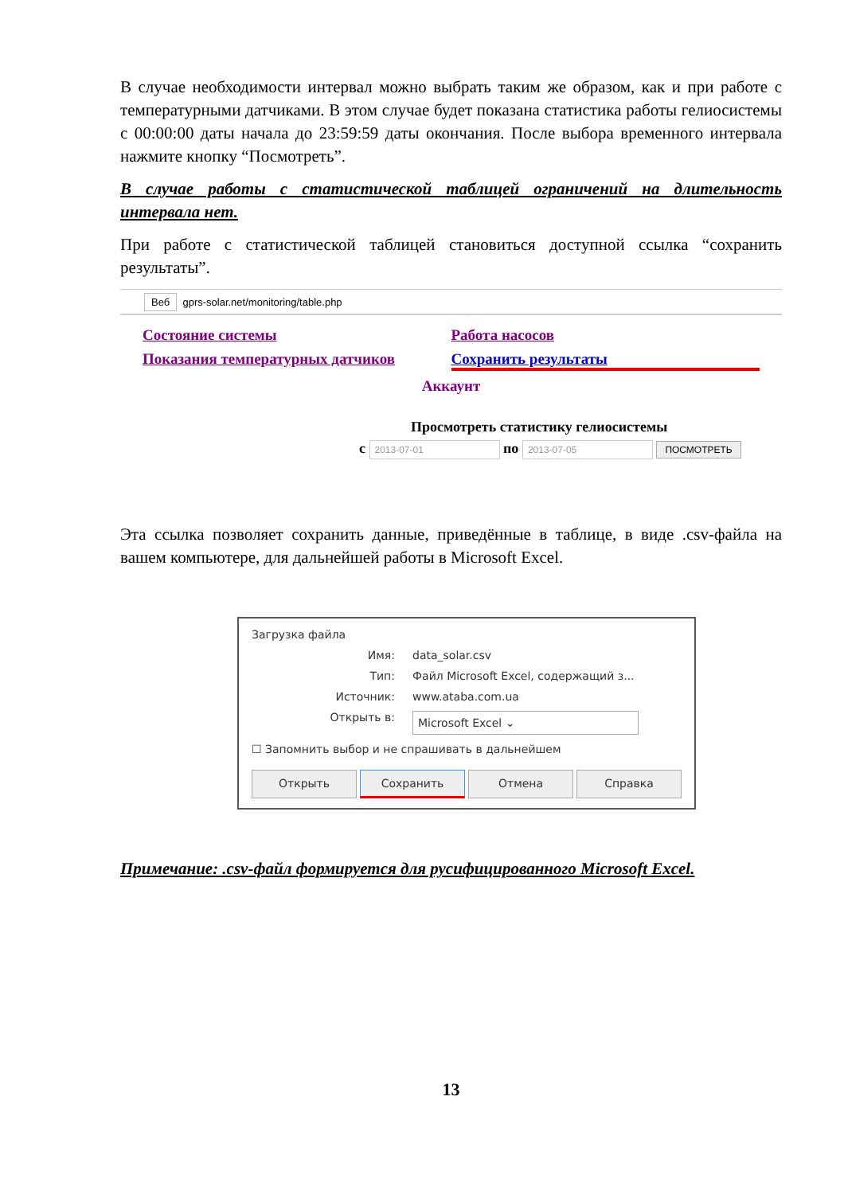В случае необходимости интервал можно выбрать таким же образом, как и при работе с температурными датчиками. В этом случае будет показана статистика работы гелиосистемы с 00:00:00 даты начала до 23:59:59 даты окончания. После выбора временного интервала нажмите кнопку “Посмотреть”.
В случае работы с статистической таблицей ограничений на длительность интервала нет.
При работе с статистической таблицей становиться доступной ссылка “сохранить результаты”.
Веб gprs-solar.net/monitoring/table.php
Состояние системы Работа насосов Показания температурных датчиков Сохранить результаты
Аккаунт
Просмотреть статистику гелиосистемы
с 2013-07-01 по 2013-07-05 ПОСМОТРЕТЬ
Эта ссылка позволяет сохранить данные, приведённые в таблице, в виде .csv-файла на вашем компьютере, для дальнейшей работы в Microsoft Excel.
Загрузка файла
Имя: data_solar.csv
Тип: Файл Microsoft Excel, содержащий з...
Источник: www.ataba.com.ua
Открыть в: Microsoft Excel ⌄
☐ Запомнить выбор и не спрашивать в дальнейшем
Открыть Сохранить Отмена Справка
Примечание: .csv-файл формируется для русифицированного Microsoft Excel.
13